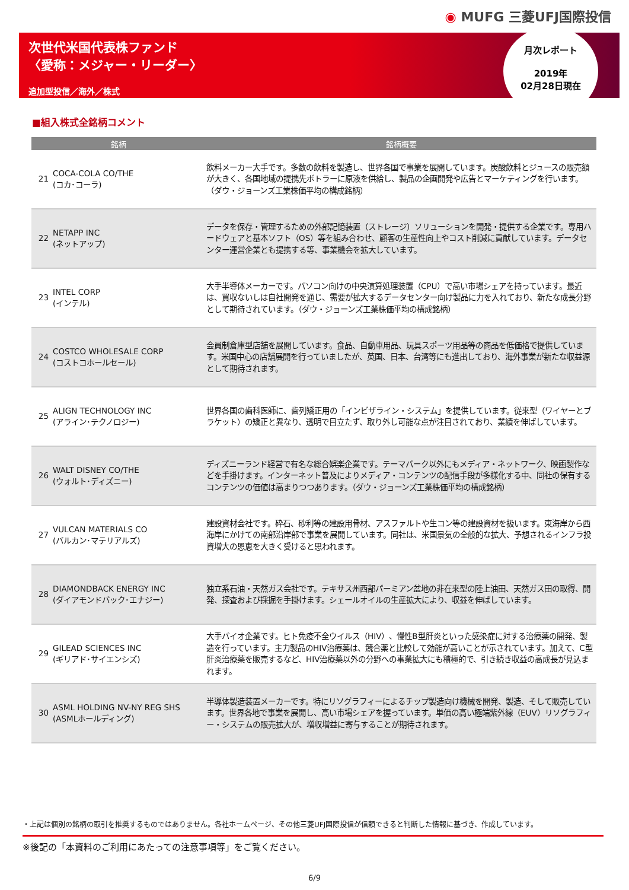◉ MUFG 三菱UFJ国際投信
次世代米国代表株ファンド
〈愛称：メジャー・リーダー〉
追加型投信／海外／株式
月次レポート
2019年
02月28日現在
■組入株式全銘柄コメント
| 銘柄 | | | 銘柄概要 |
| --- | --- | --- | --- |
| 21 | COCA-COLA CO/THE (コカ･コーラ) | | 飲料メーカー大手です。多数の飲料を製造し、世界各国で事業を展開しています。炭酸飲料とジュースの販売額が大きく、各国地域の提携先ボトラーに原液を供給し、製品の企画開発や広告とマーケティングを行います。（ダウ・ジョーンズ工業株価平均の構成銘柄） |
| 22 | NETAPP INC (ネットアップ) | | データを保存・管理するための外部記憶装置（ストレージ）ソリューションを開発・提供する企業です。専用ハードウェアと基本ソフト（OS）等を組み合わせ、顧客の生産性向上やコスト削減に貢献しています。データセンター運営企業とも提携する等、事業機会を拡大しています。 |
| 23 | INTEL CORP (インテル) | | 大手半導体メーカーです。パソコン向けの中央演算処理装置（CPU）で高い市場シェアを持っています。最近は、買収ないしは自社開発を通じ、需要が拡大するデータセンター向け製品に力を入れており、新たな成長分野として期待されています。（ダウ・ジョーンズ工業株価平均の構成銘柄） |
| 24 | COSTCO WHOLESALE CORP (コストコホールセール) | | 会員制倉庫型店舗を展開しています。食品、自動車用品、玩具スポーツ用品等の商品を低価格で提供しています。米国中心の店舗展開を行っていましたが、英国、日本、台湾等にも進出しており、海外事業が新たな収益源として期待されます。 |
| 25 | ALIGN TECHNOLOGY INC (アライン･テクノロジー) | | 世界各国の歯科医師に、歯列矯正用の「インビザライン・システム」を提供しています。従来型（ワイヤーとブラケット）の矯正と異なり、透明で目立たず、取り外し可能な点が注目されており、業績を伸ばしています。 |
| 26 | WALT DISNEY CO/THE (ウォルト･ディズニー) | | ディズニーランド経営で有名な総合娯楽企業です。テーマパーク以外にもメディア・ネットワーク、映画製作などを手掛けます。インターネット普及によりメディア・コンテンツの配信手段が多様化する中、同社の保有するコンテンツの価値は高まりつつあります。（ダウ・ジョーンズ工業株価平均の構成銘柄） |
| 27 | VULCAN MATERIALS CO (バルカン･マテリアルズ) | | 建設資材会社です。砕石、砂利等の建設用骨材、アスファルトや生コン等の建設資材を扱います。東海岸から西海岸にかけての南部沿岸部で事業を展開しています。同社は、米国景気の全般的な拡大、予想されるインフラ投資増大の恩恵を大きく受けると思われます。 |
| 28 | DIAMONDBACK ENERGY INC (ダイアモンドバック･エナジー) | | 独立系石油・天然ガス会社です。テキサス州西部パーミアン盆地の非在来型の陸上油田、天然ガス田の取得、開発、探査および採掘を手掛けます。シェールオイルの生産拡大により、収益を伸ばしています。 |
| 29 | GILEAD SCIENCES INC (ギリアド･サイエンシズ) | | 大手バイオ企業です。ヒト免疫不全ウイルス（HIV）、慢性B型肝炎といった感染症に対する治療薬の開発、製造を行っています。主力製品のHIV治療薬は、競合薬と比較して効能が高いことが示されています。加えて、C型肝炎治療薬を販売するなど、HIV治療薬以外の分野への事業拡大にも積極的で、引き続き収益の高成長が見込まれます。 |
| 30 | ASML HOLDING NV-NY REG SHS (ASMLホールディング) | | 半導体製造装置メーカーです。特にリソグラフィーによるチップ製造向け機械を開発、製造、そして販売しています。世界各地で事業を展開し、高い市場シェアを握っています。単価の高い極端紫外線（EUV）リソグラフィー・システムの販売拡大が、増収増益に寄与することが期待されます。 |
・上記は個別の銘柄の取引を推奨するものではありません。各社ホームページ、その他三菱UFJ国際投信が信頼できると判断した情報に基づき、作成しています。
※後記の「本資料のご利用にあたっての注意事項等」をご覧ください。
6/9